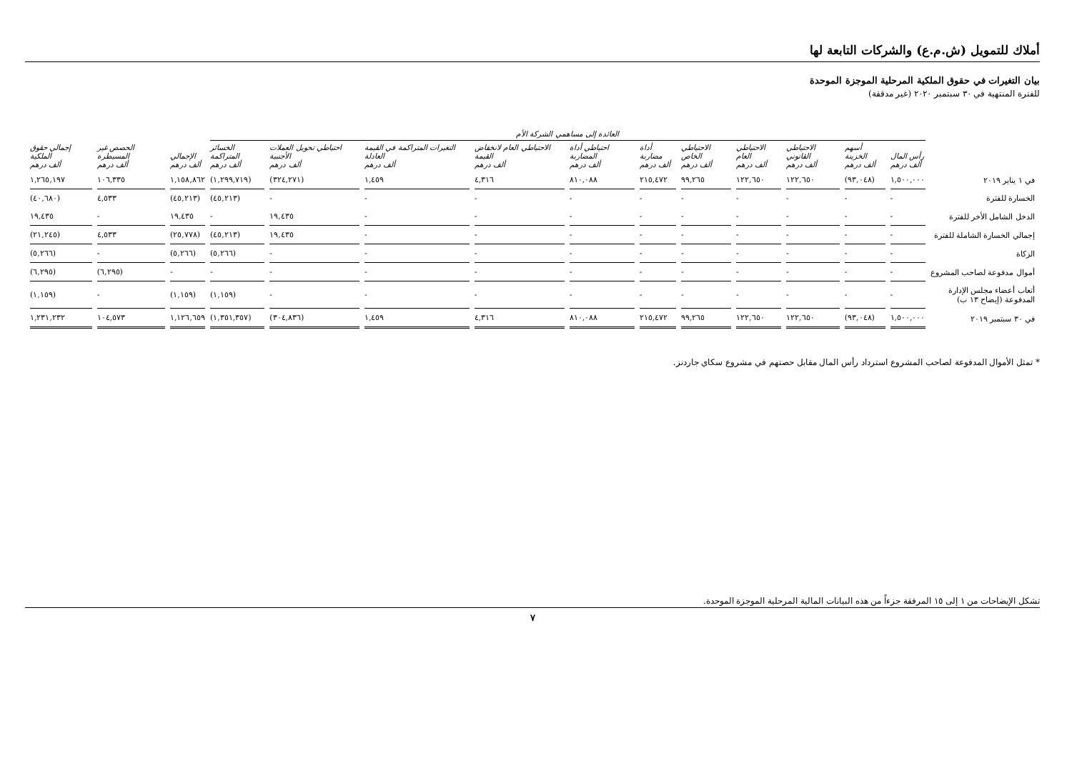أملاك للتمويل (ش.م.ع) والشركات التابعة لها
بيان التغيرات في حقوق الملكية المرحلية الموجزة الموحدة
للفترة المنتهية في ٣٠ سبتمبر ٢٠٢٠ (غير مدققة)
| | العائدة إلى مساهمي الشركة الأم | | | | | | | | | | | | | |
| --- | --- | --- | --- | --- | --- | --- | --- | --- | --- | --- | --- | --- | --- | --- |
| | رأس المال ألف درهم | أسهم الخزينة ألف درهم | الاحتياطي القانوني ألف درهم | الاحتياطي العام ألف درهم | الاحتياطي الخاص ألف درهم | أداة مضاربة ألف درهم | احتياطي أداة المضاربة ألف درهم | الاحتياطي العام لانخفاض القيمة ألف درهم | التغيرات المتراكمة في القيمة العادلة ألف درهم | احتياطي تحويل العملات الأجنبية ألف درهم | الخسائر المتراكمة ألف درهم | الإجمالي ألف درهم | الحصص غير المسيطرة ألف درهم | إجمالي حقوق الملكية ألف درهم |
| في ١ يناير ٢٠١٩ | ١,٥٠٠,٠٠٠ | (٩٣,٠٤٨) | ١٢٢,٦٥٠ | ١٢٢,٦٥٠ | ٩٩,٢٦٥ | ٢١٥,٤٧٢ | ٨١٠,٠٨٨ | ٤,٣١٦ | ١,٤٥٩ | (٣٢٤,٢٧١) | (١,٢٩٩,٧١٩) | ١,١٥٨,٨٦٢ | ١٠٦,٣٣٥ | ١,٢٦٥,١٩٧ |
| الخسارة للفترة | - | - | - | - | - | - | - | - | - | - | (٤٥,٢١٣) | (٤٥,٢١٣) | ٤,٥٣٣ | (٤٠,٦٨٠) |
| الدخل الشامل الأخر للفترة | - | - | - | - | - | - | - | - | - | ١٩,٤٣٥ | - | ١٩,٤٣٥ | - | ١٩,٤٣٥ |
| إجمالي الخسارة الشاملة للفترة | - | - | - | - | - | - | - | - | - | ١٩,٤٣٥ | (٤٥,٢١٣) | (٢٥,٧٧٨) | ٤,٥٣٣ | (٢١,٢٤٥) |
| الزكاة | - | - | - | - | - | - | - | - | - | - | (٥,٢٦٦) | (٥,٢٦٦) | - | (٥,٢٦٦) |
| أموال مدفوعة لصاحب المشروع | - | - | - | - | - | - | - | - | - | - | - | - | (٦,٢٩٥) | (٦,٢٩٥) |
| أتعاب أعضاء مجلس الإدارة المدفوعة (إيضاح ١٣ ب) | - | - | - | - | - | - | - | - | - | - | (١,١٥٩) | (١,١٥٩) | - | (١,١٥٩) |
| في ٣٠ سبتمبر ٢٠١٩ | ١,٥٠٠,٠٠٠ | (٩٣,٠٤٨) | ١٢٢,٦٥٠ | ١٢٢,٦٥٠ | ٩٩,٢٦٥ | ٢١٥,٤٧٢ | ٨١٠,٠٨٨ | ٤,٣١٦ | ١,٤٥٩ | (٣٠٤,٨٣٦) | (١,٣٥١,٣٥٧) | ١,١٢٦,٦٥٩ | ١٠٤,٥٧٣ | ١,٢٣١,٢٣٢ |
* تمثل الأموال المدفوعة لصاحب المشروع استرداد رأس المال مقابل حصتهم في مشروع سكاي جاردنز.
تشكل الإيضاحات من ١ إلى ١٥ المرفقة جزءاً من هذه البيانات المالية المرحلية الموجزة الموحدة.
٧